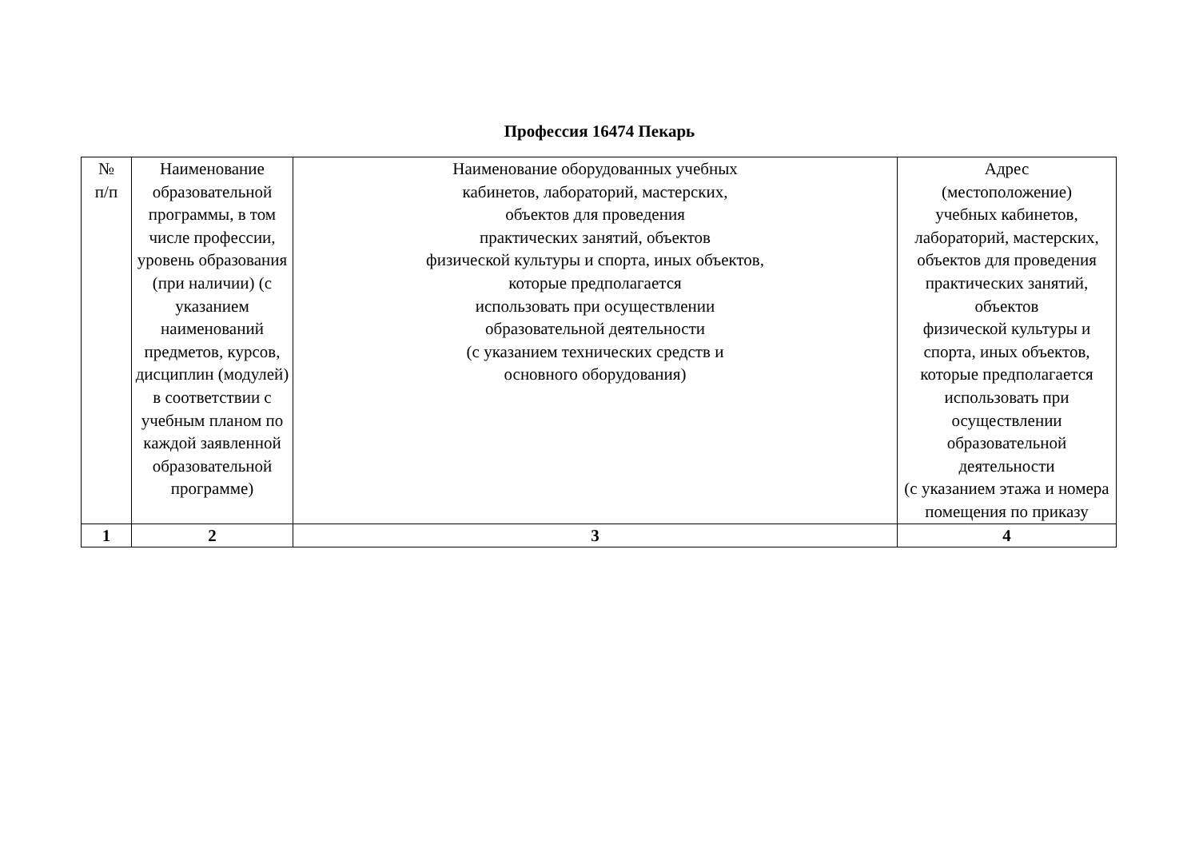Профессия 16474 Пекарь
| № п/п | Наименование образовательной программы, в том числе профессии, уровень образования (при наличии) (с указанием наименований предметов, курсов, дисциплин (модулей) в соответствии с учебным планом по каждой заявленной образовательной программе) | Наименование оборудованных учебных кабинетов, лабораторий, мастерских, объектов для проведения практических занятий, объектов физической культуры и спорта, иных объектов, которые предполагается использовать при осуществлении образовательной деятельности (с указанием технических средств и основного оборудования) | Адрес (местоположение) учебных кабинетов, лабораторий, мастерских, объектов для проведения практических занятий, объектов физической культуры и спорта, иных объектов, которые предполагается использовать при осуществлении образовательной деятельности (с указанием этажа и номера помещения по приказу |
| --- | --- | --- | --- |
| 1 | 2 | 3 | 4 |